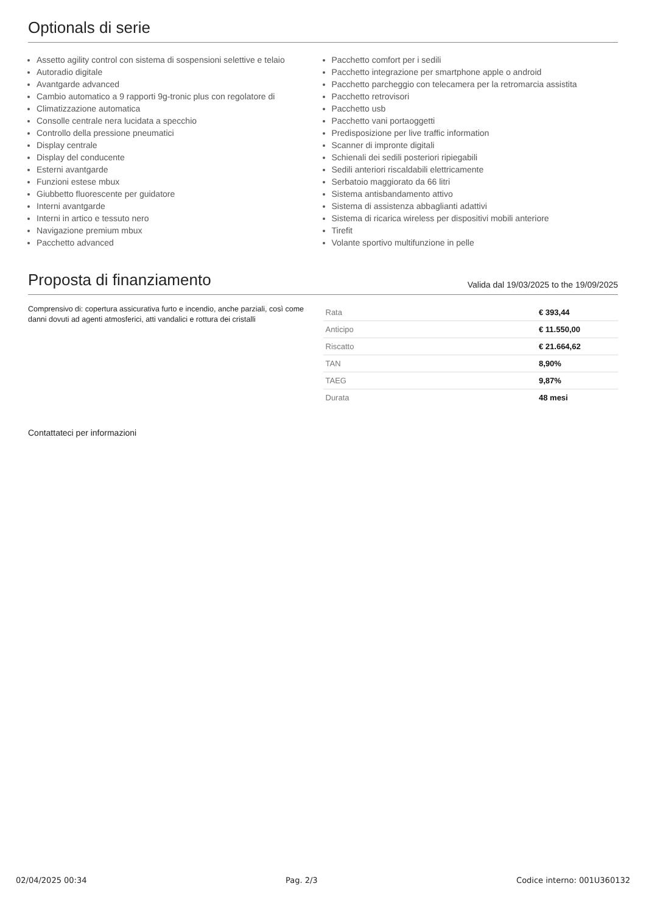Optionals di serie
Assetto agility control con sistema di sospensioni selettive e telaio
Autoradio digitale
Avantgarde advanced
Cambio automatico a 9 rapporti 9g-tronic plus con regolatore di
Climatizzazione automatica
Consolle centrale nera lucidata a specchio
Controllo della pressione pneumatici
Display centrale
Display del conducente
Esterni avantgarde
Funzioni estese mbux
Giubbetto fluorescente per guidatore
Interni avantgarde
Interni in artico e tessuto nero
Navigazione premium mbux
Pacchetto advanced
Pacchetto comfort per i sedili
Pacchetto integrazione per smartphone apple o android
Pacchetto parcheggio con telecamera per la retromarcia assistita
Pacchetto retrovisori
Pacchetto usb
Pacchetto vani portaoggetti
Predisposizione per live traffic information
Scanner di impronte digitali
Schienali dei sedili posteriori ripiegabili
Sedili anteriori riscaldabili elettricamente
Serbatoio maggiorato da 66 litri
Sistema antisbandamento attivo
Sistema di assistenza abbaglianti adattivi
Sistema di ricarica wireless per dispositivi mobili anteriore
Tirefit
Volante sportivo multifunzione in pelle
Proposta di finanziamento Valida dal 19/03/2025 to the 19/09/2025
Comprensivo di: copertura assicurativa furto e incendio, anche parziali, così come danni dovuti ad agenti atmosferici, atti vandalici e rottura dei cristalli
| Rata | € 393,44 |
| Anticipo | € 11.550,00 |
| Riscatto | € 21.664,62 |
| TAN | 8,90% |
| TAEG | 9,87% |
| Durata | 48 mesi |
Contattateci per informazioni
02/04/2025 00:34 Pag. 2/3 Codice interno: 001U360132